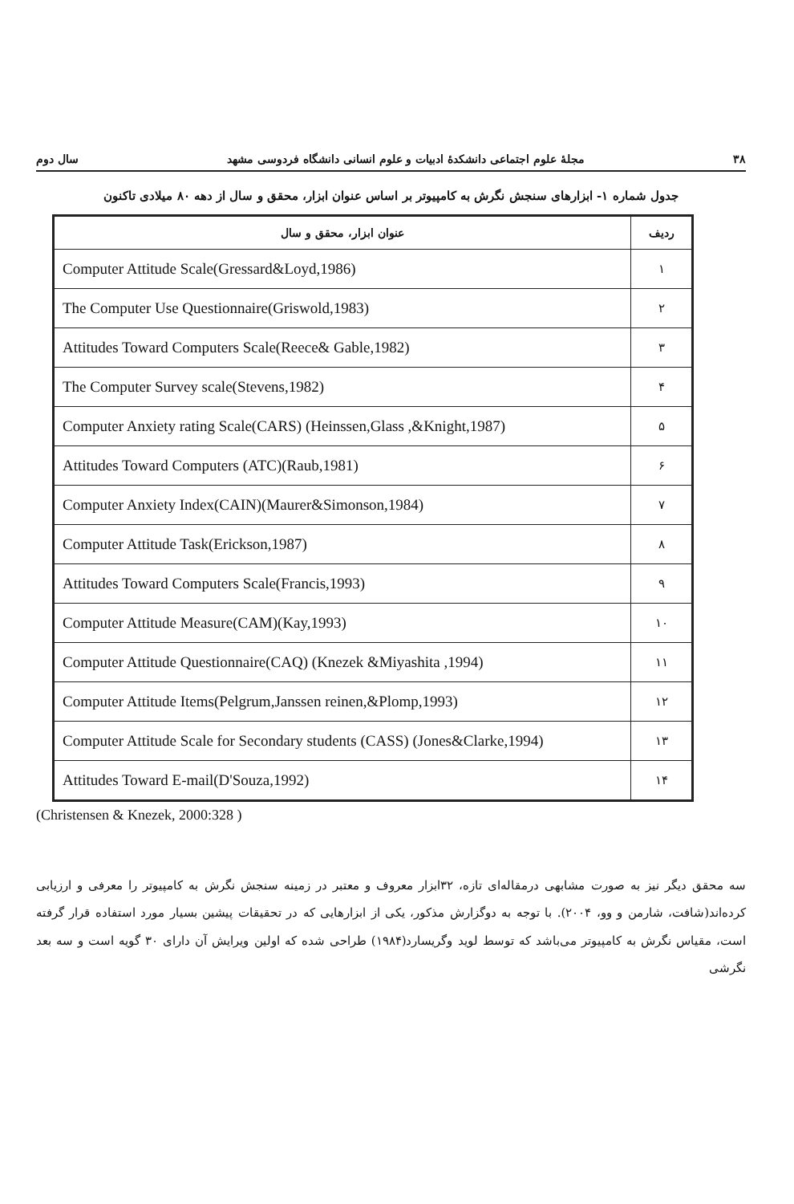۳۸ مجلهٔ علوم اجتماعی دانشکدهٔ ادبیات و علوم انسانی دانشگاه فردوسی مشهد سال دوم
جدول شماره ۱- ابزارهای سنجش نگرش به کامپیوتر بر اساس عنوان ابزار، محقق و سال از دهه ۸۰ میلادی تاکنون
| ردیف | عنوان ابزار، محقق و سال |
| --- | --- |
| ۱ | Computer Attitude Scale(Gressard&Loyd,1986) |
| ۲ | The Computer Use Questionnaire(Griswold,1983) |
| ۳ | Attitudes Toward Computers Scale(Reece& Gable,1982) |
| ۴ | The Computer Survey scale(Stevens,1982) |
| ۵ | Computer Anxiety rating Scale(CARS) (Heinssen,Glass ,&Knight,1987) |
| ۶ | Attitudes Toward Computers (ATC)(Raub,1981) |
| ۷ | Computer Anxiety Index(CAIN)(Maurer&Simonson,1984) |
| ۸ | Computer Attitude Task(Erickson,1987) |
| ۹ | Attitudes Toward Computers Scale(Francis,1993) |
| ۱۰ | Computer Attitude Measure(CAM)(Kay,1993) |
| ۱۱ | Computer Attitude Questionnaire(CAQ) (Knezek &Miyashita ,1994) |
| ۱۲ | Computer Attitude Items(Pelgrum,Janssen reinen,&Plomp,1993) |
| ۱۳ | Computer Attitude Scale for Secondary students (CASS) (Jones&Clarke,1994) |
| ۱۴ | Attitudes Toward E-mail(D'Souza,1992) |
(Christensen & Knezek, 2000:328 )
سه محقق دیگر نیز به صورت مشابهی درمقاله‌ای تازه، ۳۲ابزار معروف و معتبر در زمینه سنجش نگرش به کامپیوتر را معرفی و ارزیابی کرده‌اند(شافت، شارمن و وو، ۲۰۰۴). با توجه به دوگزارش مذکور، یکی از ابزارهایی که در تحقیقات پیشین بسیار مورد استفاده قرار گرفته است، مقیاس نگرش به کامپیوتر می‌باشد که توسط لوید وگریسارد(۱۹۸۴) طراحی شده که اولین ویرایش آن دارای ۳۰ گویه است و سه بعد نگرشی